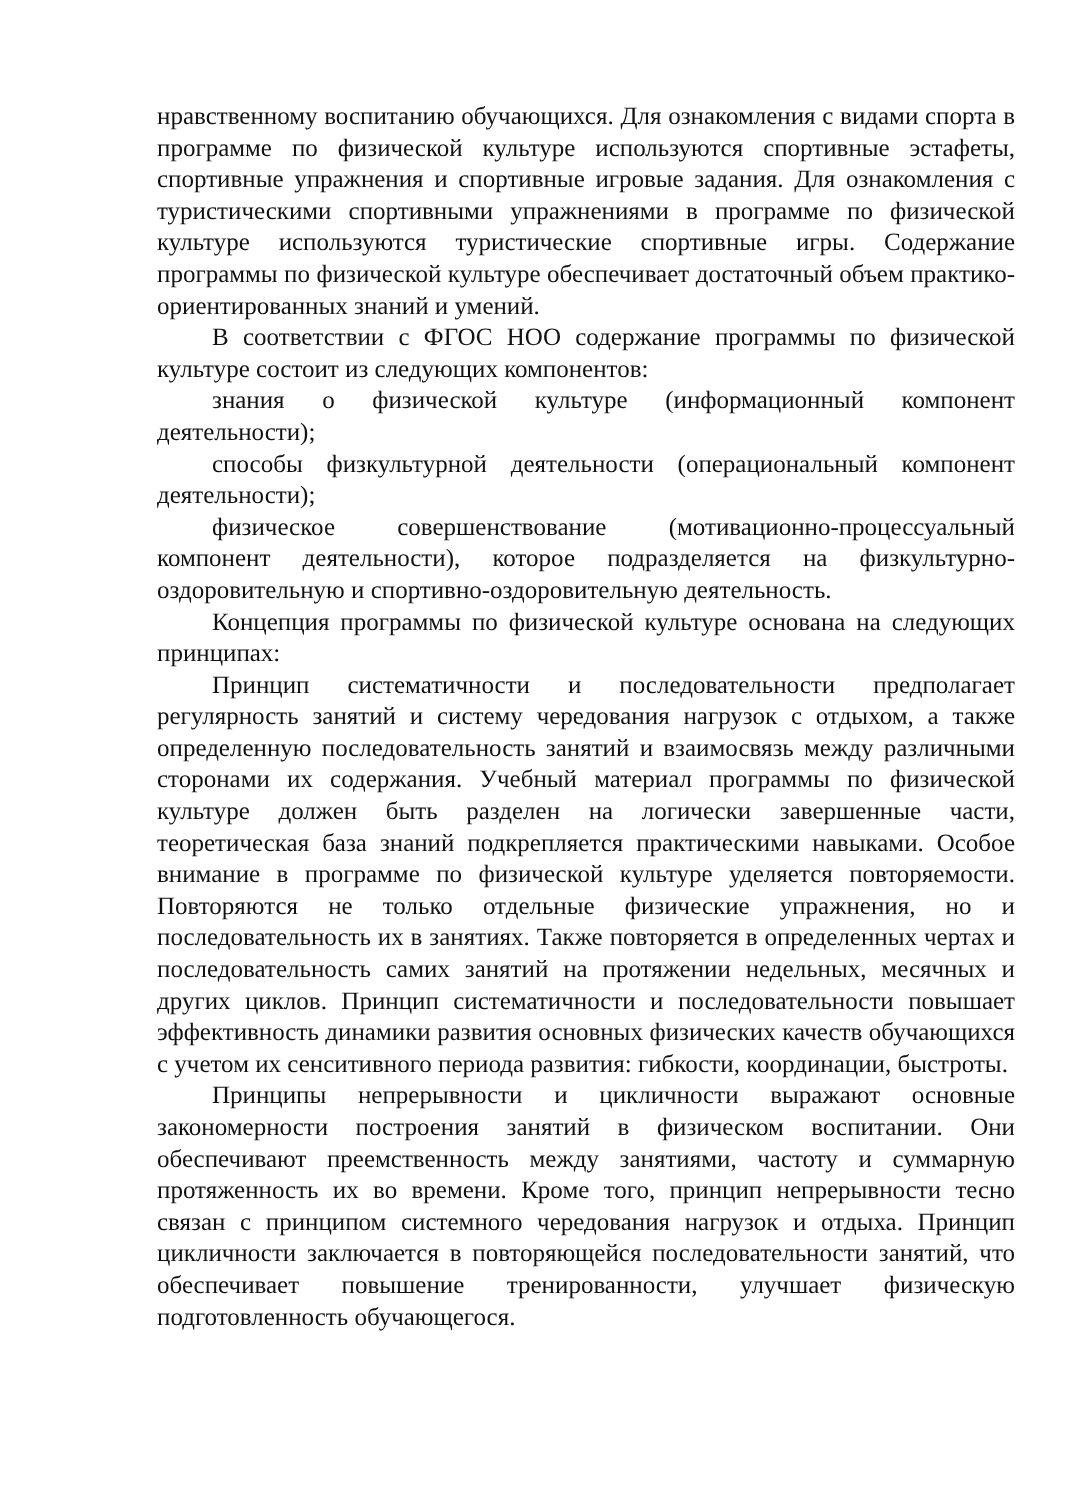нравственному воспитанию обучающихся. Для ознакомления с видами спорта в программе по физической культуре используются спортивные эстафеты, спортивные упражнения и спортивные игровые задания. Для ознакомления с туристическими спортивными упражнениями в программе по физической культуре используются туристические спортивные игры. Содержание программы по физической культуре обеспечивает достаточный объем практико-ориентированных знаний и умений.
В соответствии с ФГОС НОО содержание программы по физической культуре состоит из следующих компонентов:
знания о физической культуре (информационный компонент деятельности);
способы физкультурной деятельности (операциональный компонент деятельности);
физическое совершенствование (мотивационно-процессуальный компонент деятельности), которое подразделяется на физкультурно-оздоровительную и спортивно-оздоровительную деятельность.
Концепция программы по физической культуре основана на следующих принципах:
Принцип систематичности и последовательности предполагает регулярность занятий и систему чередования нагрузок с отдыхом, а также определенную последовательность занятий и взаимосвязь между различными сторонами их содержания. Учебный материал программы по физической культуре должен быть разделен на логически завершенные части, теоретическая база знаний подкрепляется практическими навыками. Особое внимание в программе по физической культуре уделяется повторяемости. Повторяются не только отдельные физические упражнения, но и последовательность их в занятиях. Также повторяется в определенных чертах и последовательность самих занятий на протяжении недельных, месячных и других циклов. Принцип систематичности и последовательности повышает эффективность динамики развития основных физических качеств обучающихся с учетом их сенситивного периода развития: гибкости, координации, быстроты.
Принципы непрерывности и цикличности выражают основные закономерности построения занятий в физическом воспитании. Они обеспечивают преемственность между занятиями, частоту и суммарную протяженность их во времени. Кроме того, принцип непрерывности тесно связан с принципом системного чередования нагрузок и отдыха. Принцип цикличности заключается в повторяющейся последовательности занятий, что обеспечивает повышение тренированности, улучшает физическую подготовленность обучающегося.